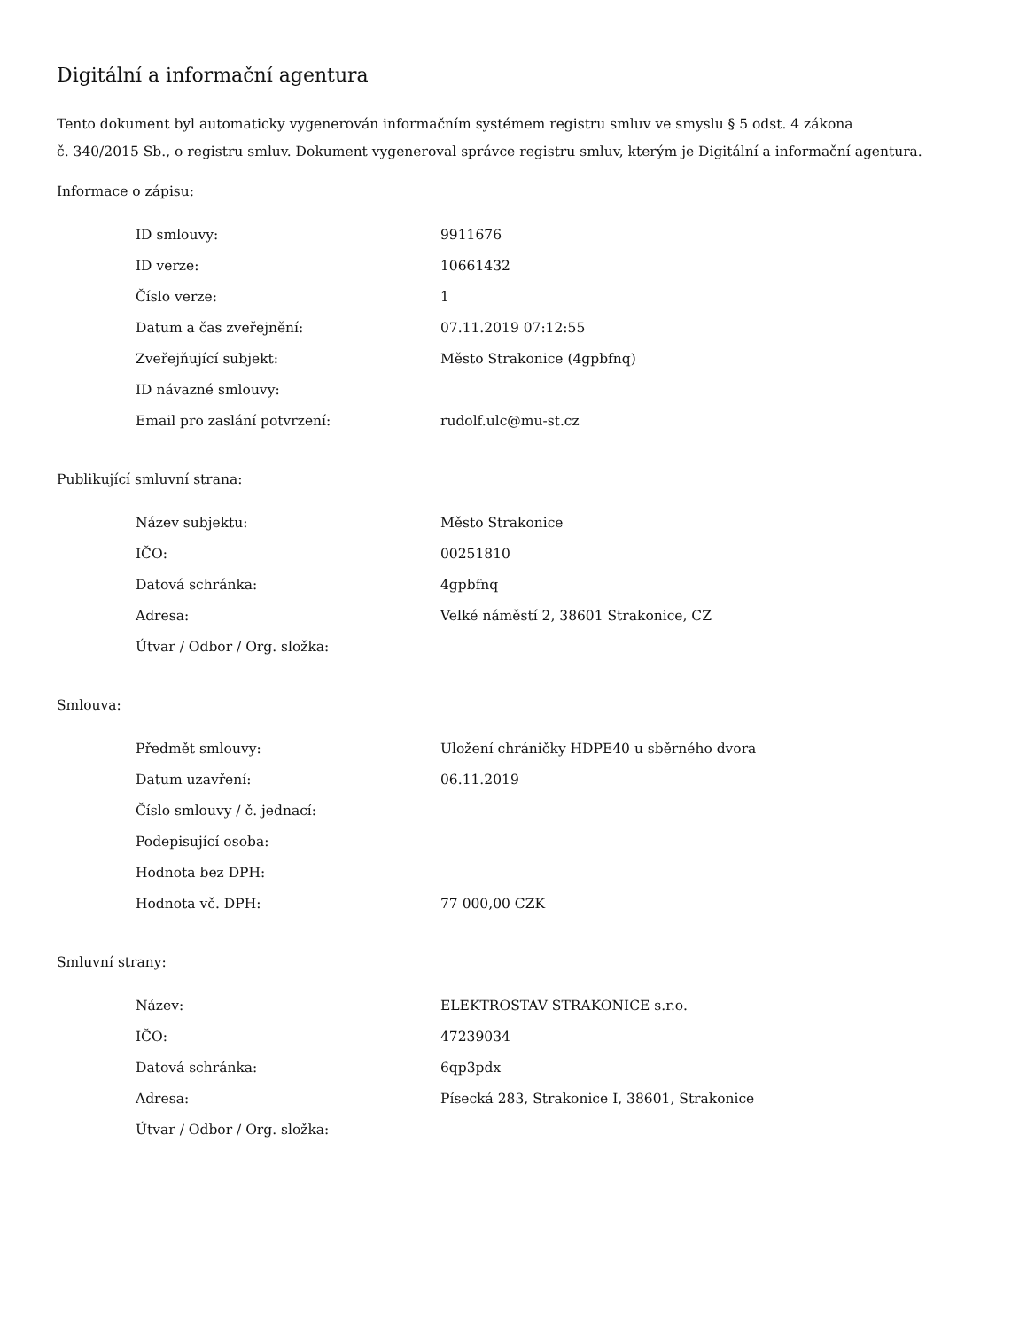Digitální a informační agentura
Tento dokument byl automaticky vygenerován informačním systémem registru smluv ve smyslu § 5 odst. 4 zákona
č. 340/2015 Sb., o registru smluv. Dokument vygeneroval správce registru smluv, kterým je Digitální a informační agentura.
Informace o zápisu:
| ID smlouvy: | 9911676 |
| ID verze: | 10661432 |
| Číslo verze: | 1 |
| Datum a čas zveřejnění: | 07.11.2019 07:12:55 |
| Zveřejňující subjekt: | Město Strakonice (4gpbfnq) |
| ID návazné smlouvy: | |
| Email pro zaslání potvrzení: | rudolf.ulc@mu-st.cz |
Publikující smluvní strana:
| Název subjektu: | Město Strakonice |
| IČO: | 00251810 |
| Datová schránka: | 4gpbfnq |
| Adresa: | Velké náměstí 2, 38601 Strakonice, CZ |
| Útvar / Odbor / Org. složka: | |
Smlouva:
| Předmět smlouvy: | Uložení chráničky HDPE40 u sběrného dvora |
| Datum uzavření: | 06.11.2019 |
| Číslo smlouvy / č. jednací: | |
| Podepisující osoba: | |
| Hodnota bez DPH: | |
| Hodnota vč. DPH: | 77 000,00 CZK |
Smluvní strany:
| Název: | ELEKTROSTAV STRAKONICE s.r.o. |
| IČO: | 47239034 |
| Datová schránka: | 6qp3pdx |
| Adresa: | Písecká 283, Strakonice I, 38601, Strakonice |
| Útvar / Odbor / Org. složka: | |